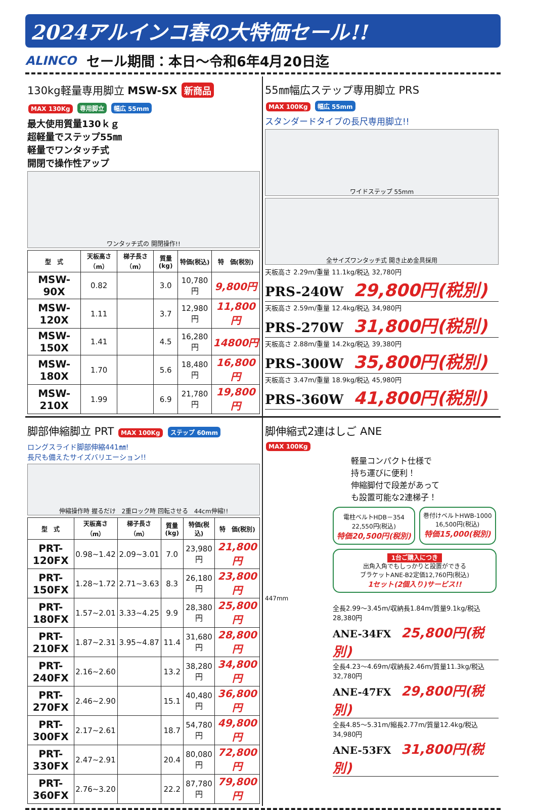2024アルインコ春の大特価セール!!
ALINCO セール期間：本日～令和6年4月20日迄
130kg軽量専用脚立 MSW-SX 新商品
MAX 130Kg 専用脚立 幅広 55mm
最大使用質量130ｋｇ
超軽量でステップ55㎜
軽量でワンタッチ式
開閉で操作性アップ
ワンタッチ式の 開閉操作!!
| 型 式 | 天板高さ（m） | 梯子長さ（m） | 質量(kg) | 特価(税込) | 特 価(税別) |
| --- | --- | --- | --- | --- | --- |
| MSW- 90X | 0.82 | | 3.0 | 10,780円 | 9,800円 |
| MSW-120X | 1.11 | | 3.7 | 12,980円 | 11,800円 |
| MSW-150X | 1.41 | | 4.5 | 16,280円 | 14800円 |
| MSW-180X | 1.70 | | 5.6 | 18,480円 | 16,800円 |
| MSW-210X | 1.99 | | 6.9 | 21,780円 | 19,800円 |
55㎜幅広ステップ専用脚立 PRS
MAX 100Kg 幅広 55mm
スタンダードタイプの長尺専用脚立!!
ワイドステップ 55mm
全サイズワンタッチ式 開き止め金具採用
天板高さ 2.29m/重量 11.1kg/税込 32,780円
PRS-240W 29,800円(税別)
天板高さ 2.59m/重量 12.4kg/税込 34,980円
PRS-270W 31,800円(税別)
天板高さ 2.88m/重量 14.2kg/税込 39,380円
PRS-300W 35,800円(税別)
天板高さ 3.47m/重量 18.9kg/税込 45,980円
PRS-360W 41,800円(税別)
脚部伸縮脚立 PRT MAX 100Kg ステップ 60mm
ロングスライド脚部伸縮441㎜!
長尺も備えたサイズバリエーション!!
伸縮操作時 握るだけ　2重ロック時 回転させる　44cm伸縮!!
| 型 式 | 天板高さ（m） | 梯子長さ（m） | 質量(kg) | 特価(税込) | 特 価(税別) |
| --- | --- | --- | --- | --- | --- |
| PRT-120FX | 0.98~1.42 | 2.09~3.01 | 7.0 | 23,980円 | 21,800円 |
| PRT-150FX | 1.28~1.72 | 2.71~3.63 | 8.3 | 26,180円 | 23,800円 |
| PRT-180FX | 1.57~2.01 | 3.33~4.25 | 9.9 | 28,380円 | 25,800円 |
| PRT-210FX | 1.87~2.31 | 3.95~4.87 | 11.4 | 31,680円 | 28,800円 |
| PRT-240FX | 2.16~2.60 | | 13.2 | 38,280円 | 34,800円 |
| PRT-270FX | 2.46~2.90 | | 15.1 | 40,480円 | 36,800円 |
| PRT-300FX | 2.17~2.61 | | 18.7 | 54,780円 | 49,800円 |
| PRT-330FX | 2.47~2.91 | | 20.4 | 80,080円 | 72,800円 |
| PRT-360FX | 2.76~3.20 | | 22.2 | 87,780円 | 79,800円 |
脚伸縮式2連はしご ANE
MAX 100Kg
軽量コンパクト仕様で
持ち運びに便利！
伸縮脚付で段差があって
も設置可能な2連梯子！
電柱ベルトHDB－354
22,550円(税込)
特価20,500円(税別)
巻付けベルトHWB-1000
16,500円(税込)
特価15,000(税別)
1台ご購入につき
出角入角でもしっかりと設置ができる
ブラケットANE-B2定価12,760円(税込)
1セット(2個入り)サービス!!
447mm
全長2.99～3.45m/収納長1.84m/質量9.1kg/税込28,380円
ANE-34FX 25,800円(税別)
全長4.23～4.69m/収納長2.46m/質量11.3kg/税込32,780円
ANE-47FX 29,800円(税別)
全長4.85～5.31m/縮長2.77m/質量12.4kg/税込34,980円
ANE-53FX 31,800円(税別)